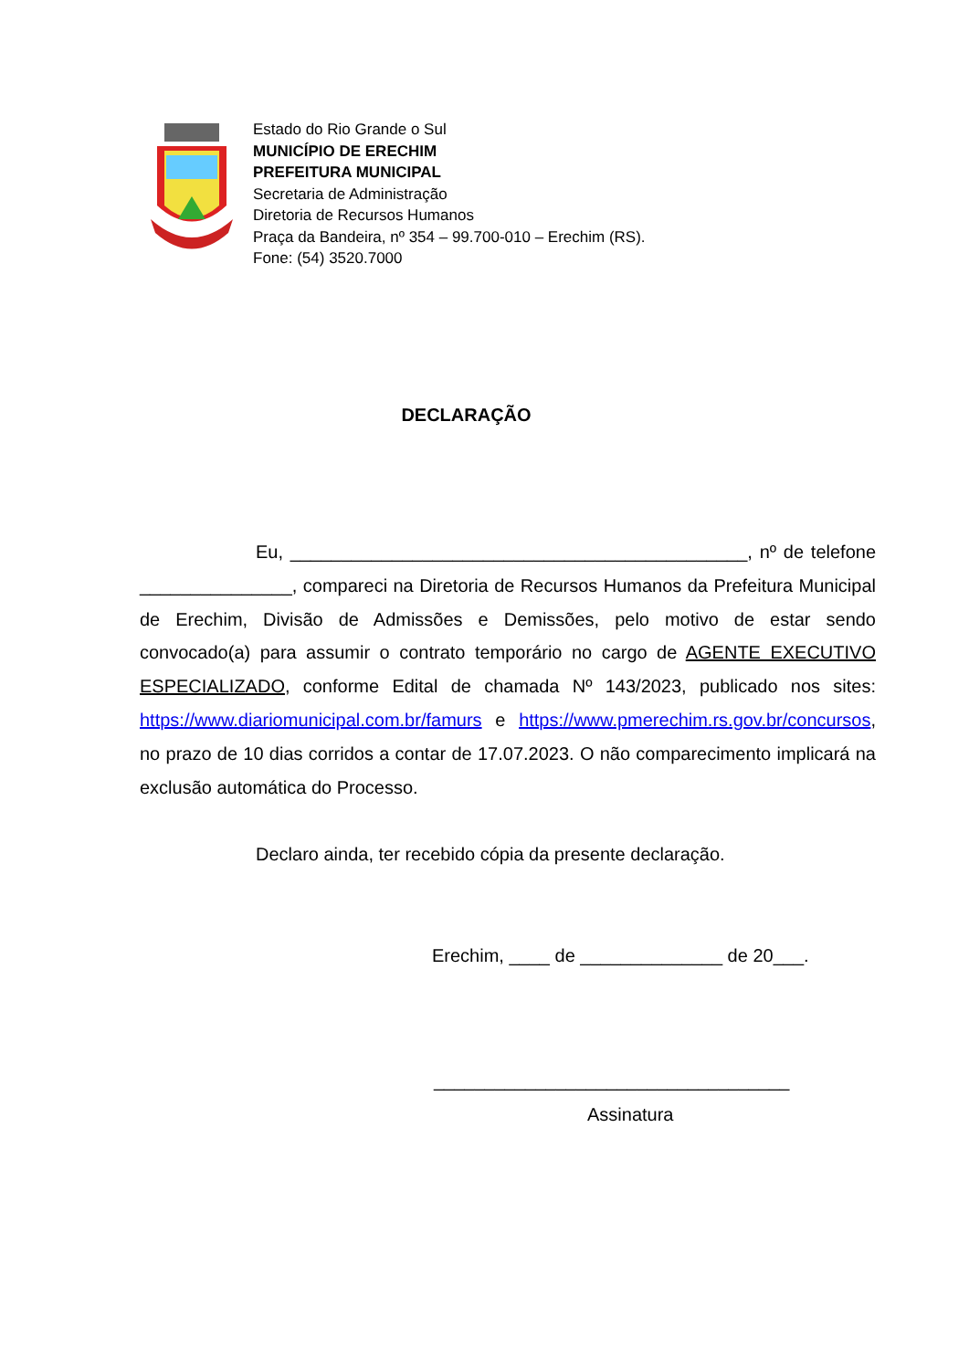Estado do Rio Grande o Sul
MUNICÍPIO DE ERECHIM
PREFEITURA MUNICIPAL
Secretaria de Administração
Diretoria de Recursos Humanos
Praça da Bandeira, nº 354 – 99.700-010 – Erechim (RS).
Fone: (54) 3520.7000
DECLARAÇÃO
Eu, _____________________________________________, nº de telefone _______________, compareci na Diretoria de Recursos Humanos da Prefeitura Municipal de Erechim, Divisão de Admissões e Demissões, pelo motivo de estar sendo convocado(a) para assumir o contrato temporário no cargo de AGENTE EXECUTIVO ESPECIALIZADO, conforme Edital de chamada Nº 143/2023, publicado nos sites: https://www.diariomunicipal.com.br/famurs e https://www.pmerechim.rs.gov.br/concursos, no prazo de 10 dias corridos a contar de 17.07.2023. O não comparecimento implicará na exclusão automática do Processo.
Declaro ainda, ter recebido cópia da presente declaração.
Erechim, ____ de ______________ de 20___.
___________________________________
Assinatura